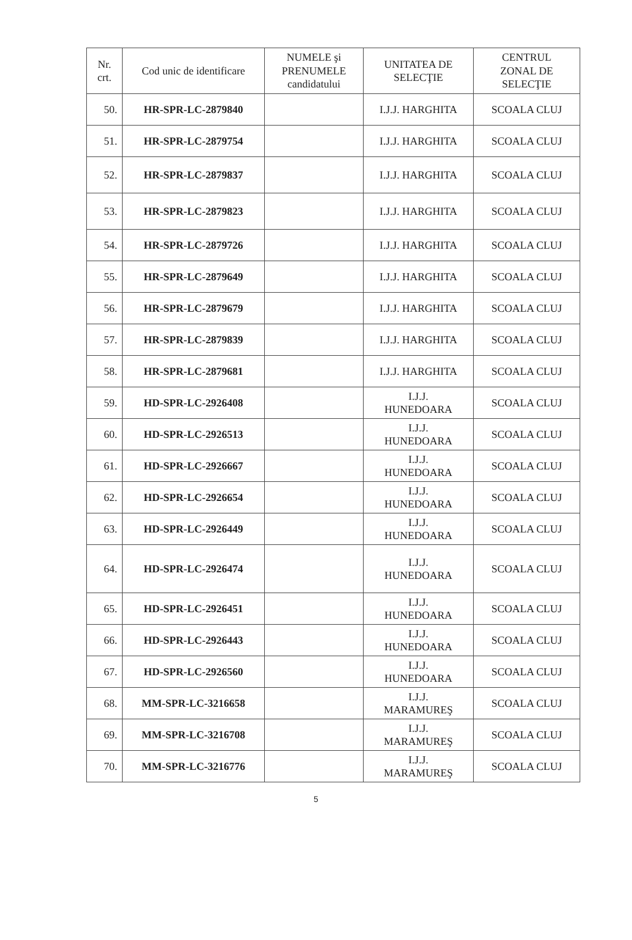| Nr. crt. | Cod unic de identificare | NUMELE şi PRENUMELE candidatului | UNITATEA DE SELECŢIE | CENTRUL ZONAL DE SELECŢIE |
| --- | --- | --- | --- | --- |
| 50. | HR-SPR-LC-2879840 | | I.J.J. HARGHITA | SCOALA CLUJ |
| 51. | HR-SPR-LC-2879754 | | I.J.J. HARGHITA | SCOALA CLUJ |
| 52. | HR-SPR-LC-2879837 | | I.J.J. HARGHITA | SCOALA CLUJ |
| 53. | HR-SPR-LC-2879823 | | I.J.J. HARGHITA | SCOALA CLUJ |
| 54. | HR-SPR-LC-2879726 | | I.J.J. HARGHITA | SCOALA CLUJ |
| 55. | HR-SPR-LC-2879649 | | I.J.J. HARGHITA | SCOALA CLUJ |
| 56. | HR-SPR-LC-2879679 | | I.J.J. HARGHITA | SCOALA CLUJ |
| 57. | HR-SPR-LC-2879839 | | I.J.J. HARGHITA | SCOALA CLUJ |
| 58. | HR-SPR-LC-2879681 | | I.J.J. HARGHITA | SCOALA CLUJ |
| 59. | HD-SPR-LC-2926408 | | I.J.J. HUNEDOARA | SCOALA CLUJ |
| 60. | HD-SPR-LC-2926513 | | I.J.J. HUNEDOARA | SCOALA CLUJ |
| 61. | HD-SPR-LC-2926667 | | I.J.J. HUNEDOARA | SCOALA CLUJ |
| 62. | HD-SPR-LC-2926654 | | I.J.J. HUNEDOARA | SCOALA CLUJ |
| 63. | HD-SPR-LC-2926449 | | I.J.J. HUNEDOARA | SCOALA CLUJ |
| 64. | HD-SPR-LC-2926474 | | I.J.J. HUNEDOARA | SCOALA CLUJ |
| 65. | HD-SPR-LC-2926451 | | I.J.J. HUNEDOARA | SCOALA CLUJ |
| 66. | HD-SPR-LC-2926443 | | I.J.J. HUNEDOARA | SCOALA CLUJ |
| 67. | HD-SPR-LC-2926560 | | I.J.J. HUNEDOARA | SCOALA CLUJ |
| 68. | MM-SPR-LC-3216658 | | I.J.J. MARAMUREŞ | SCOALA CLUJ |
| 69. | MM-SPR-LC-3216708 | | I.J.J. MARAMUREŞ | SCOALA CLUJ |
| 70. | MM-SPR-LC-3216776 | | I.J.J. MARAMUREŞ | SCOALA CLUJ |
5